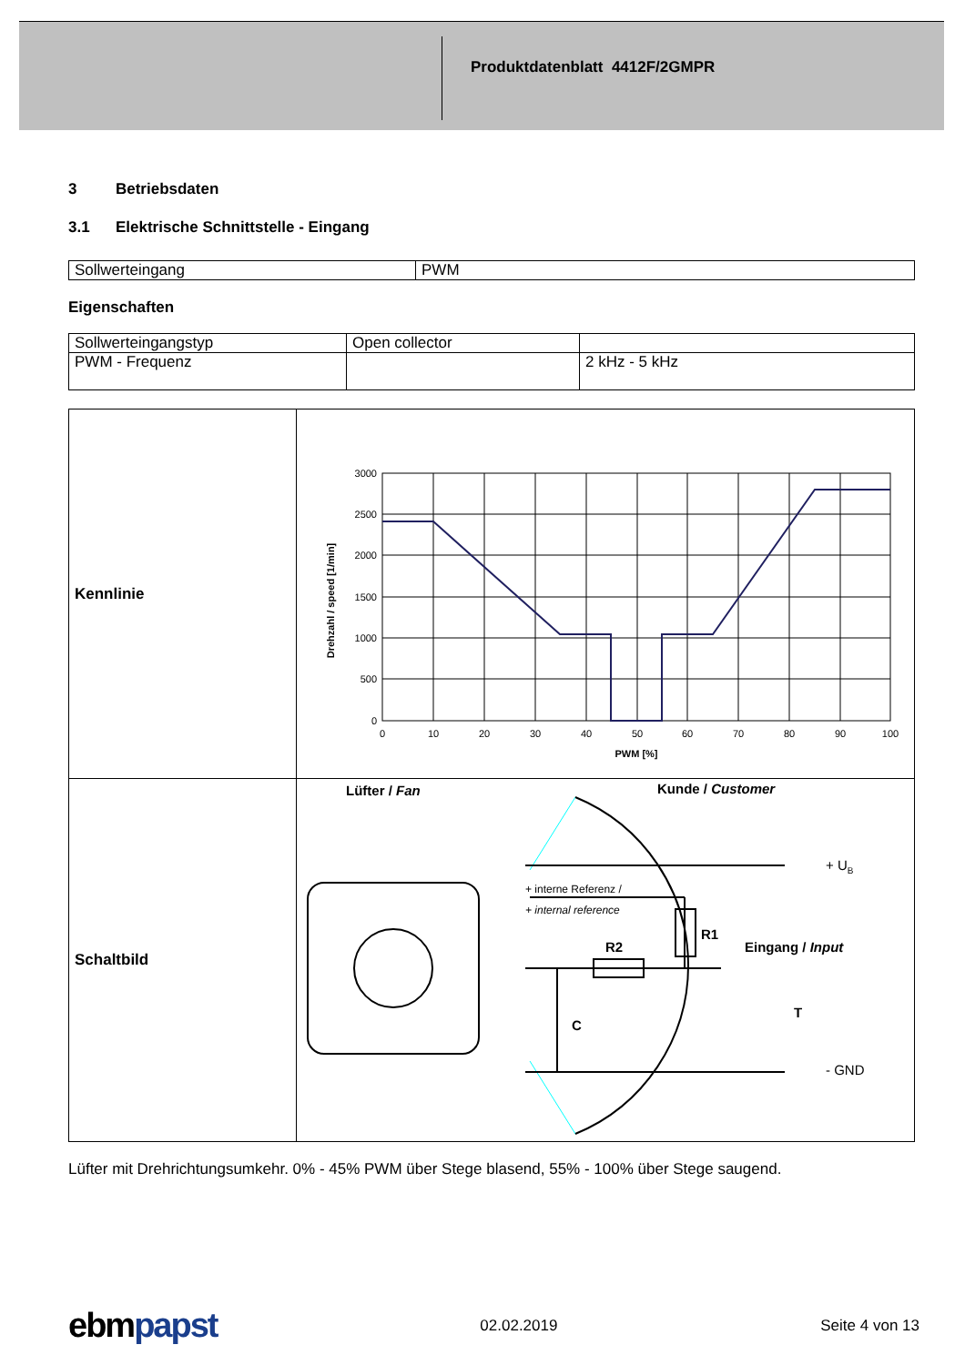Produktdatenblatt 4412F/2GMPR
3 Betriebsdaten
3.1 Elektrische Schnittstelle - Eingang
| Sollwerteingang | PWM |
Eigenschaften
| Sollwerteingangstyp | Open collector | |
| PWM - Frequenz | | 2 kHz - 5 kHz |
| Kennlinie | 3000 2500 2000 1500 1000 500 0 0 10 20 30 40 50 60 70 80 90 100 PWM [%] Drehzahl / speed [1/min] |
| Schaltbild | Lüfter / Fan Kunde / Customer + U B + interne Referenz / + internal reference R1 R2 Eingang / Input C T - GND |
Lüfter mit Drehrichtungsumkehr. 0% - 45% PWM über Stege blasend, 55% - 100% über Stege saugend.
ebmpapst 02.02.2019 Seite 4 von 13